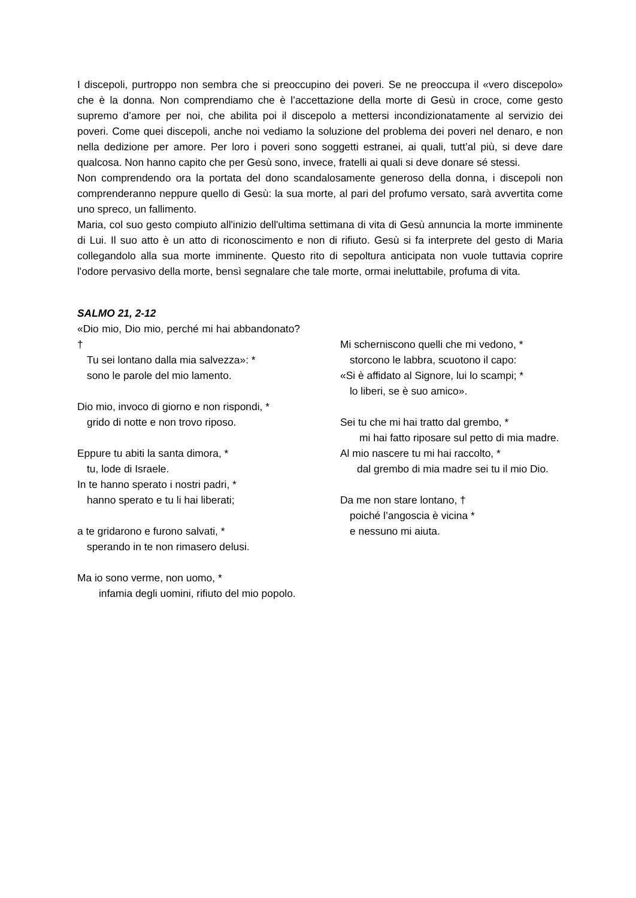I discepoli, purtroppo non sembra che si preoccupino dei poveri. Se ne preoccupa il «vero discepolo» che è la donna. Non comprendiamo che è l’accettazione della morte di Gesù in croce, come gesto supremo d’amore per noi, che abilita poi il discepolo a mettersi incondizionatamente al servizio dei poveri. Come quei discepoli, anche noi vediamo la soluzione del problema dei poveri nel denaro, e non nella dedizione per amore. Per loro i poveri sono soggetti estranei, ai quali, tutt’al più, si deve dare qualcosa. Non hanno capito che per Gesù sono, invece, fratelli ai quali si deve donare sé stessi.
Non comprendendo ora la portata del dono scandalosamente generoso della donna, i discepoli non comprenderanno neppure quello di Gesù: la sua morte, al pari del profumo versato, sarà avvertita come uno spreco, un fallimento.
Maria, col suo gesto compiuto all'inizio dell'ultima settimana di vita di Gesù annuncia la morte imminente di Lui. Il suo atto è un atto di riconoscimento e non di rifiuto. Gesù si fa interprete del gesto di Maria collegandolo alla sua morte imminente. Questo rito di sepoltura anticipata non vuole tuttavia coprire l'odore pervasivo della morte, bensì segnalare che tale morte, ormai ineluttabile, profuma di vita.
SALMO 21, 2-12
«Dio mio, Dio mio, perché mi hai abbandonato? †
Tu sei lontano dalla mia salvezza»: *
sono le parole del mio lamento.
Dio mio, invoco di giorno e non rispondi, *
grido di notte e non trovo riposo.
Eppure tu abiti la santa dimora, *
tu, lode di Israele.
In te hanno sperato i nostri padri, *
hanno sperato e tu li hai liberati;
a te gridarono e furono salvati, *
sperando in te non rimasero delusi.
Ma io sono verme, non uomo, *
infamia degli uomini, rifiuto del mio popolo.
Mi scherniscono quelli che mi vedono, *
storcono le labbra, scuotono il capo:
«Si è affidato al Signore, lui lo scampi; *
lo liberi, se è suo amico».
Sei tu che mi hai tratto dal grembo, *
mi hai fatto riposare sul petto di mia madre.
Al mio nascere tu mi hai raccolto, *
dal grembo di mia madre sei tu il mio Dio.
Da me non stare lontano, †
poiché l’angoscia è vicina *
e nessuno mi aiuta.